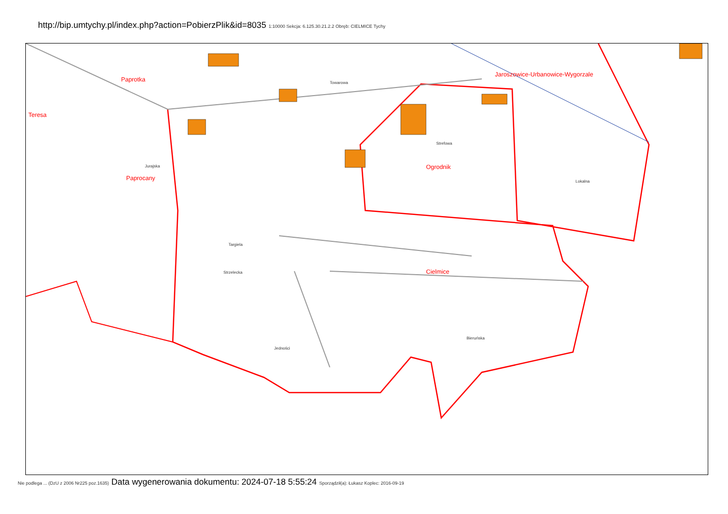http://bip.umtychy.pl/index.php?action=PobierzPlik&id=8035 1:10000 Sekcja: 6.125.30.21.2.2 Obręb: CIELMICE Tychy
Paprotka
Teresa
Paprocany
Ogrodnik
Jaroszowice-Urbanowice-Wygorzale
Cielmice
Jurajska
Targiela
Strzelecka
Lokalna
Bieruńska
Jedności
Strefowa
Towarowa
Nie podlega ... (DzU z 2006 Nr225 poz.1635) Data wygenerowania dokumentu: 2024-07-18 5:55:24 Sporządził(a): Łukasz Koplec: 2016-09-19